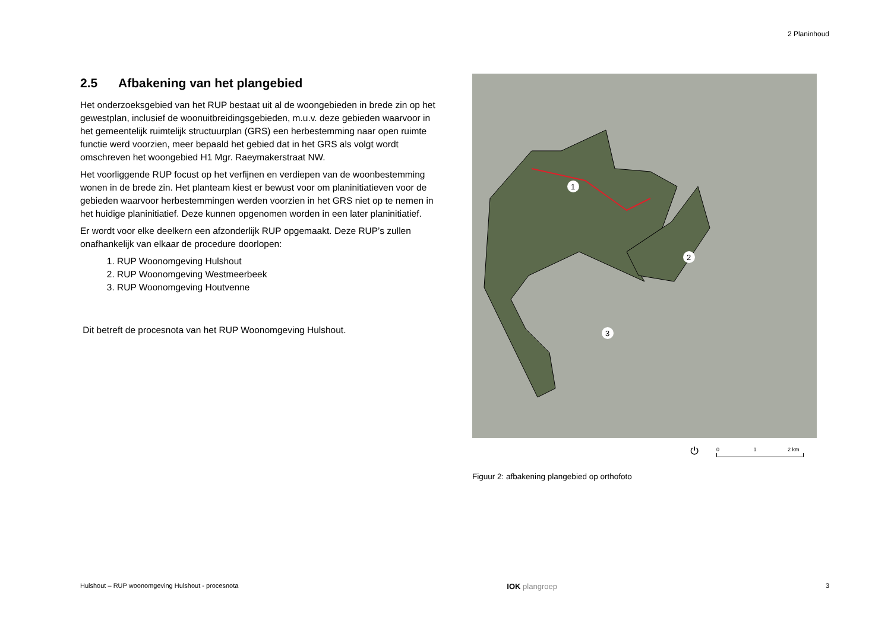2 Planinhoud
2.5 Afbakening van het plangebied
Het onderzoeksgebied van het RUP bestaat uit al de woongebieden in brede zin op het gewestplan, inclusief de woonuitbreidingsgebieden, m.u.v. deze gebieden waarvoor in het gemeentelijk ruimtelijk structuurplan (GRS) een herbestemming naar open ruimte functie werd voorzien, meer bepaald het gebied dat in het GRS als volgt wordt omschreven het woongebied H1 Mgr. Raeymakerstraat NW.
Het voorliggende RUP focust op het verfijnen en verdiepen van de woonbestemming wonen in de brede zin. Het planteam kiest er bewust voor om planinitiatieven voor de gebieden waarvoor herbestemmingen werden voorzien in het GRS niet op te nemen in het huidige planinitiatief. Deze kunnen opgenomen worden in een later planinitiatief.
Er wordt voor elke deelkern een afzonderlijk RUP opgemaakt. Deze RUP’s zullen onafhankelijk van elkaar de procedure doorlopen:
1. RUP Woonomgeving Hulshout
2. RUP Woonomgeving Westmeerbeek
3. RUP Woonomgeving Houtvenne
Dit betreft de procesnota van het RUP Woonomgeving Hulshout.
1
2
3
⏻ 0 1 2 km
Figuur 2: afbakening plangebied op orthofoto
Hulshout – RUP woonomgeving Hulshout - procesnota IOK plangroep 3